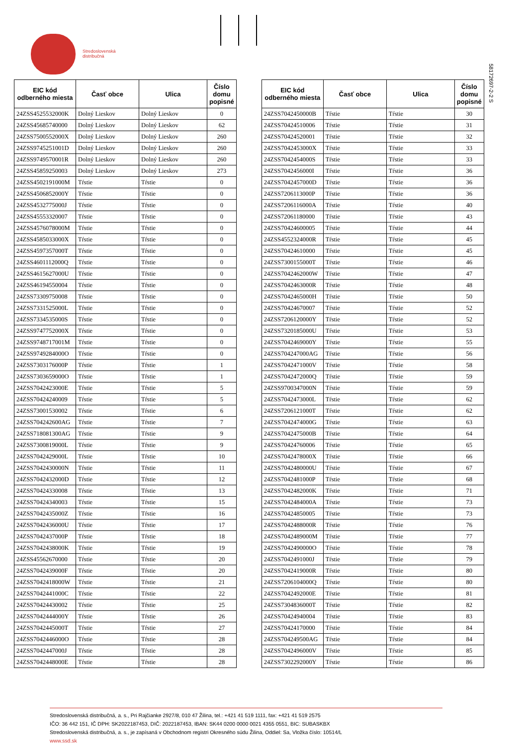Stredoslovenská
distribučná
5817269​7-2-2 S
| EIC kód odberného miesta | Časť obce | Ulica | Číslo domu popisné |
| --- | --- | --- | --- |
| 24ZSS4525532000K | Dolný Lieskov | Dolný Lieskov | 0 |
| 24ZSS45685740000 | Dolný Lieskov | Dolný Lieskov | 62 |
| 24ZSS7500552000X | Dolný Lieskov | Dolný Lieskov | 260 |
| 24ZSS9745251001D | Dolný Lieskov | Dolný Lieskov | 260 |
| 24ZSS9749570001R | Dolný Lieskov | Dolný Lieskov | 260 |
| 24ZSS45859250003 | Dolný Lieskov | Dolný Lieskov | 273 |
| 24ZSS4502191000M | Tŕstie | Tŕstie | 0 |
| 24ZSS4506852000Y | Tŕstie | Tŕstie | 0 |
| 24ZSS4532775000J | Tŕstie | Tŕstie | 0 |
| 24ZSS45553320007 | Tŕstie | Tŕstie | 0 |
| 24ZSS4576078000M | Tŕstie | Tŕstie | 0 |
| 24ZSS4585033000X | Tŕstie | Tŕstie | 0 |
| 24ZSS4597357000T | Tŕstie | Tŕstie | 0 |
| 24ZSS4601112000Q | Tŕstie | Tŕstie | 0 |
| 24ZSS4615627000U | Tŕstie | Tŕstie | 0 |
| 24ZSS46194550004 | Tŕstie | Tŕstie | 0 |
| 24ZSS73309750008 | Tŕstie | Tŕstie | 0 |
| 24ZSS7331525000L | Tŕstie | Tŕstie | 0 |
| 24ZSS7334535000S | Tŕstie | Tŕstie | 0 |
| 24ZSS9747752000X | Tŕstie | Tŕstie | 0 |
| 24ZSS9748717001M | Tŕstie | Tŕstie | 0 |
| 24ZSS9749284000O | Tŕstie | Tŕstie | 0 |
| 24ZSS7303176000P | Tŕstie | Tŕstie | 1 |
| 24ZSS7303659000O | Tŕstie | Tŕstie | 1 |
| 24ZSS7042423000E | Tŕstie | Tŕstie | 5 |
| 24ZSS70424240009 | Tŕstie | Tŕstie | 5 |
| 24ZSS73001530002 | Tŕstie | Tŕstie | 6 |
| 24ZSS704242600AG | Tŕstie | Tŕstie | 7 |
| 24ZSS718081300AG | Tŕstie | Tŕstie | 9 |
| 24ZSS7300819000L | Tŕstie | Tŕstie | 9 |
| 24ZSS7042429000L | Tŕstie | Tŕstie | 10 |
| 24ZSS7042430000N | Tŕstie | Tŕstie | 11 |
| 24ZSS7042432000D | Tŕstie | Tŕstie | 12 |
| 24ZSS70424330008 | Tŕstie | Tŕstie | 13 |
| 24ZSS70424340003 | Tŕstie | Tŕstie | 15 |
| 24ZSS7042435000Z | Tŕstie | Tŕstie | 16 |
| 24ZSS7042436000U | Tŕstie | Tŕstie | 17 |
| 24ZSS7042437000P | Tŕstie | Tŕstie | 18 |
| 24ZSS7042438000K | Tŕstie | Tŕstie | 19 |
| 24ZSS45562670000 | Tŕstie | Tŕstie | 20 |
| 24ZSS7042439000F | Tŕstie | Tŕstie | 20 |
| 24ZSS7042418000W | Tŕstie | Tŕstie | 21 |
| 24ZSS7042441000C | Tŕstie | Tŕstie | 22 |
| 24ZSS70424430002 | Tŕstie | Tŕstie | 25 |
| 24ZSS7042444000Y | Tŕstie | Tŕstie | 26 |
| 24ZSS7042445000T | Tŕstie | Tŕstie | 27 |
| 24ZSS7042446000O | Tŕstie | Tŕstie | 28 |
| 24ZSS7042447000J | Tŕstie | Tŕstie | 28 |
| 24ZSS7042448000E | Tŕstie | Tŕstie | 28 |
| EIC kód odberného miesta | Časť obce | Ulica | Číslo domu popisné |
| --- | --- | --- | --- |
| 24ZSS7042450000B | Tŕstie | Tŕstie | 30 |
| 24ZSS70424510006 | Tŕstie | Tŕstie | 31 |
| 24ZSS70424520001 | Tŕstie | Tŕstie | 32 |
| 24ZSS7042453000X | Tŕstie | Tŕstie | 33 |
| 24ZSS7042454000S | Tŕstie | Tŕstie | 33 |
| 24ZSS7042456000I | Tŕstie | Tŕstie | 36 |
| 24ZSS7042457000D | Tŕstie | Tŕstie | 36 |
| 24ZSS7206113000P | Tŕstie | Tŕstie | 36 |
| 24ZSS7206116000A | Tŕstie | Tŕstie | 40 |
| 24ZSS72061180000 | Tŕstie | Tŕstie | 43 |
| 24ZSS70424600005 | Tŕstie | Tŕstie | 44 |
| 24ZSS4552324000R | Tŕstie | Tŕstie | 45 |
| 24ZSS70424610000 | Tŕstie | Tŕstie | 45 |
| 24ZSS7300155000T | Tŕstie | Tŕstie | 46 |
| 24ZSS7042462000W | Tŕstie | Tŕstie | 47 |
| 24ZSS7042463000R | Tŕstie | Tŕstie | 48 |
| 24ZSS7042465000H | Tŕstie | Tŕstie | 50 |
| 24ZSS70424670007 | Tŕstie | Tŕstie | 52 |
| 24ZSS7206120000Y | Tŕstie | Tŕstie | 52 |
| 24ZSS7320185000U | Tŕstie | Tŕstie | 53 |
| 24ZSS7042469000Y | Tŕstie | Tŕstie | 55 |
| 24ZSS704247000AG | Tŕstie | Tŕstie | 56 |
| 24ZSS7042471000V | Tŕstie | Tŕstie | 58 |
| 24ZSS7042472000Q | Tŕstie | Tŕstie | 59 |
| 24ZSS9700347000N | Tŕstie | Tŕstie | 59 |
| 24ZSS7042473000L | Tŕstie | Tŕstie | 62 |
| 24ZSS7206121000T | Tŕstie | Tŕstie | 62 |
| 24ZSS7042474000G | Tŕstie | Tŕstie | 63 |
| 24ZSS7042475000B | Tŕstie | Tŕstie | 64 |
| 24ZSS70424760006 | Tŕstie | Tŕstie | 65 |
| 24ZSS7042478000X | Tŕstie | Tŕstie | 66 |
| 24ZSS7042480000U | Tŕstie | Tŕstie | 67 |
| 24ZSS7042481000P | Tŕstie | Tŕstie | 68 |
| 24ZSS7042482000K | Tŕstie | Tŕstie | 71 |
| 24ZSS7042484000A | Tŕstie | Tŕstie | 73 |
| 24ZSS70424850005 | Tŕstie | Tŕstie | 73 |
| 24ZSS7042488000R | Tŕstie | Tŕstie | 76 |
| 24ZSS7042489000M | Tŕstie | Tŕstie | 77 |
| 24ZSS7042490000O | Tŕstie | Tŕstie | 78 |
| 24ZSS7042491000J | Tŕstie | Tŕstie | 79 |
| 24ZSS7042419000R | Tŕstie | Tŕstie | 80 |
| 24ZSS7206104000Q | Tŕstie | Tŕstie | 80 |
| 24ZSS7042492000E | Tŕstie | Tŕstie | 81 |
| 24ZSS7304836000T | Tŕstie | Tŕstie | 82 |
| 24ZSS70424940004 | Tŕstie | Tŕstie | 83 |
| 24ZSS70424170000 | Tŕstie | Tŕstie | 84 |
| 24ZSS704249500AG | Tŕstie | Tŕstie | 84 |
| 24ZSS7042496000V | Tŕstie | Tŕstie | 85 |
| 24ZSS7302292000Y | Tŕstie | Tŕstie | 86 |
Stredoslovenská distribučná, a. s., Pri Rajčianke 2927/8, 010 47 Žilina, tel.: +421 41 519 1111, fax: +421 41 519 2575
IČO: 36 442 151, IČ DPH: SK2022187453, DIČ: 2022187453, IBAN: SK44 0200 0000 0021 4355 0551, BIC: SUBASKBX
Stredoslovenská distribučná, a. s., je zapísaná v Obchodnom registri Okresného súdu Žilina, Oddiel: Sa, Vložka číslo: 10514/L
www.ssd.sk